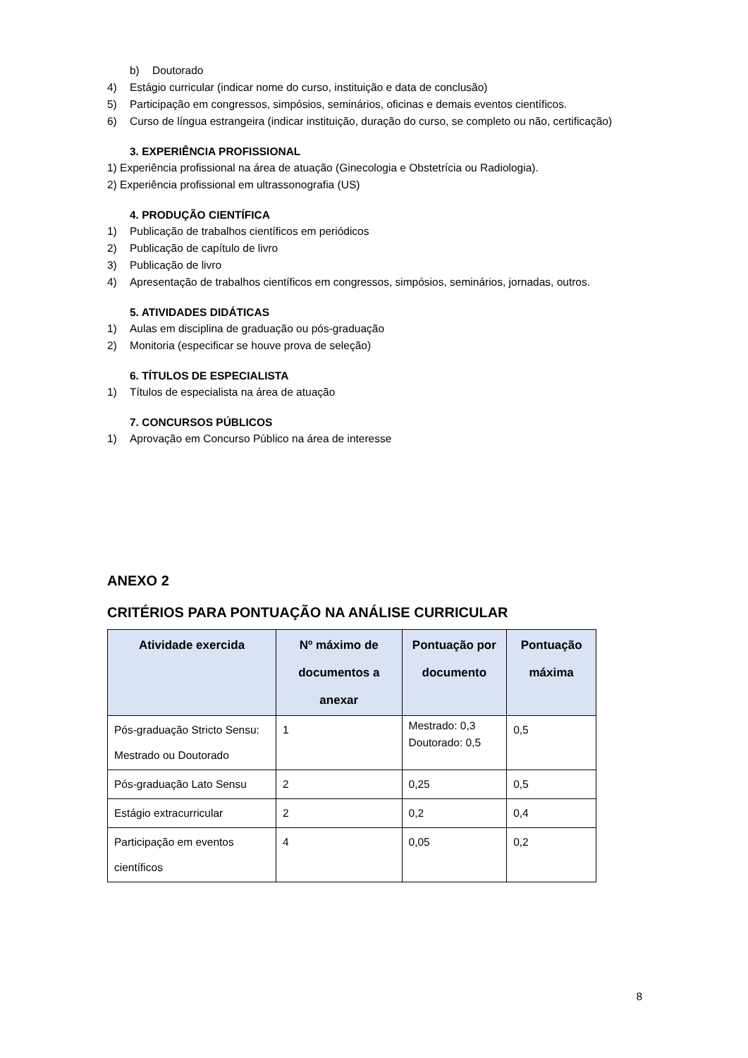b) Doutorado
4) Estágio curricular (indicar nome do curso, instituição e data de conclusão)
5) Participação em congressos, simpósios, seminários, oficinas e demais eventos científicos.
6) Curso de língua estrangeira (indicar instituição, duração do curso, se completo ou não, certificação)
3. EXPERIÊNCIA PROFISSIONAL
1) Experiência profissional na área de atuação (Ginecologia e Obstetrícia ou Radiologia).
2) Experiência profissional em ultrassonografia (US)
4. PRODUÇÃO CIENTÍFICA
1) Publicação de trabalhos científicos em periódicos
2) Publicação de capítulo de livro
3) Publicação de livro
4) Apresentação de trabalhos científicos em congressos, simpósios, seminários, jornadas, outros.
5. ATIVIDADES DIDÁTICAS
1) Aulas em disciplina de graduação ou pós-graduação
2) Monitoria (especificar se houve prova de seleção)
6. TÍTULOS DE ESPECIALISTA
1) Títulos de especialista na área de atuação
7. CONCURSOS PÚBLICOS
1) Aprovação em Concurso Público na área de interesse
ANEXO 2
CRITÉRIOS PARA PONTUAÇÃO NA ANÁLISE CURRICULAR
| Atividade exercida | Nº máximo de documentos a anexar | Pontuação por documento | Pontuação máxima |
| --- | --- | --- | --- |
| Pós-graduação Stricto Sensu: Mestrado ou Doutorado | 1 | Mestrado: 0,3 Doutorado: 0,5 | 0,5 |
| Pós-graduação Lato Sensu | 2 | 0,25 | 0,5 |
| Estágio extracurricular | 2 | 0,2 | 0,4 |
| Participação em eventos científicos | 4 | 0,05 | 0,2 |
8